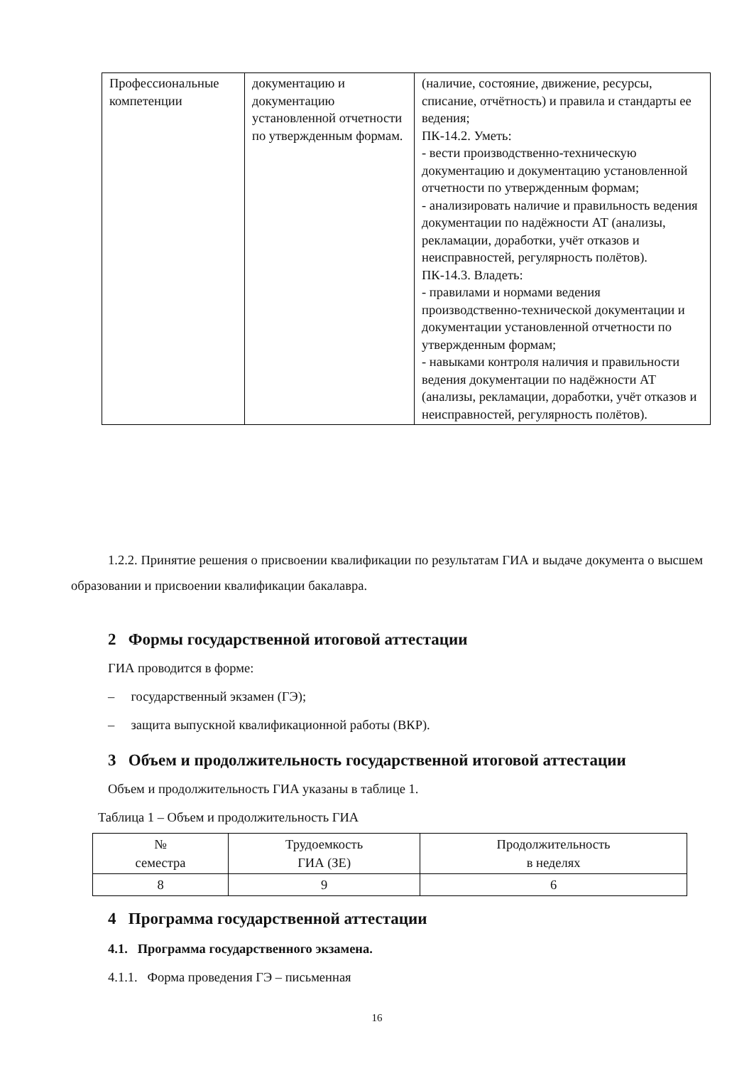| Профессиональные компетенции | документацию и документацию установленной отчетности по утвержденным формам. | (наличие, состояние, движение, ресурсы, списание, отчётность) и правила и стандарты ее ведения; ПК-14.2. Уметь: - вести производственно-техническую документацию и документацию установленной отчетности по утвержденным формам; - анализировать наличие и правильность ведения документации по надёжности АТ (анализы, рекламации, доработки, учёт отказов и неисправностей, регулярность полётов). ПК-14.3. Владеть: - правилами и нормами ведения производственно-технической документации и документации установленной отчетности по утвержденным формам; - навыками контроля наличия и правильности ведения документации по надёжности АТ (анализы, рекламации, доработки, учёт отказов и неисправностей, регулярность полётов). |
1.2.2. Принятие решения о присвоении квалификации по результатам ГИА и выдаче документа о высшем образовании и присвоении квалификации бакалавра.
2 Формы государственной итоговой аттестации
ГИА проводится в форме:
– государственный экзамен (ГЭ);
– защита выпускной квалификационной работы (ВКР).
3 Объем и продолжительность государственной итоговой аттестации
Объем и продолжительность ГИА указаны в таблице 1.
Таблица 1 – Объем и продолжительность ГИА
| № семестра | Трудоемкость ГИА (ЗЕ) | Продолжительность в неделях |
| 8 | 9 | 6 |
4 Программа государственной аттестации
4.1. Программа государственного экзамена.
4.1.1. Форма проведения ГЭ – письменная
16